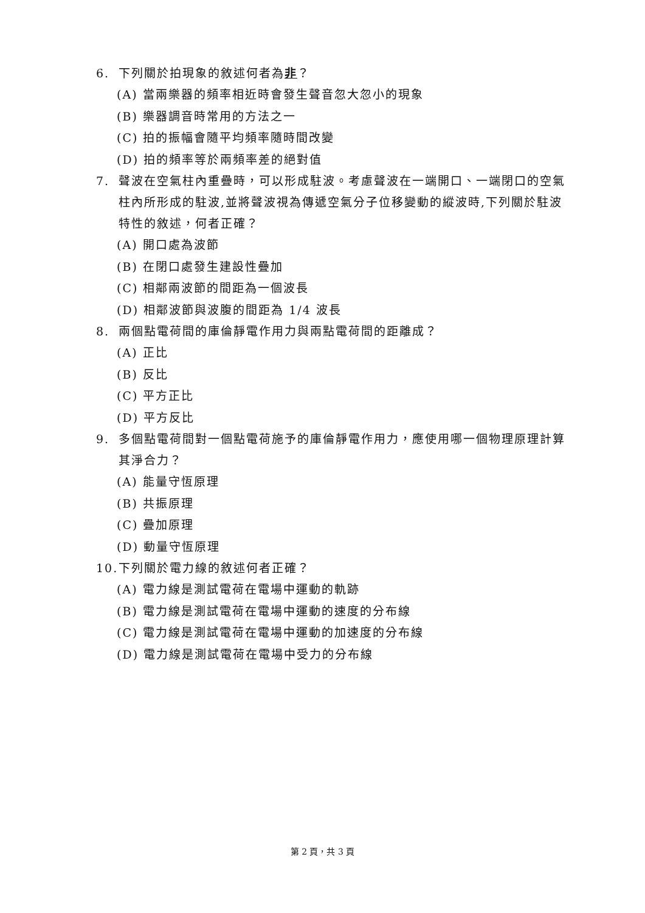6. 下列關於拍現象的敘述何者為非？
(A) 當兩樂器的頻率相近時會發生聲音忽大忽小的現象
(B) 樂器調音時常用的方法之一
(C) 拍的振幅會隨平均頻率隨時間改變
(D) 拍的頻率等於兩頻率差的絕對值
7. 聲波在空氣柱內重疊時，可以形成駐波。考慮聲波在一端開口、一端閉口的空氣柱內所形成的駐波,並將聲波視為傳遞空氣分子位移變動的縱波時,下列關於駐波特性的敘述，何者正確？
(A) 開口處為波節
(B) 在閉口處發生建設性疊加
(C) 相鄰兩波節的間距為一個波長
(D) 相鄰波節與波腹的間距為 1/4 波長
8. 兩個點電荷間的庫倫靜電作用力與兩點電荷間的距離成？
(A) 正比
(B) 反比
(C) 平方正比
(D) 平方反比
9. 多個點電荷間對一個點電荷施予的庫倫靜電作用力，應使用哪一個物理原理計算其淨合力？
(A) 能量守恆原理
(B) 共振原理
(C) 疊加原理
(D) 動量守恆原理
10. 下列關於電力線的敘述何者正確？
(A) 電力線是測試電荷在電場中運動的軌跡
(B) 電力線是測試電荷在電場中運動的速度的分布線
(C) 電力線是測試電荷在電場中運動的加速度的分布線
(D) 電力線是測試電荷在電場中受力的分布線
第 2 頁，共 3 頁